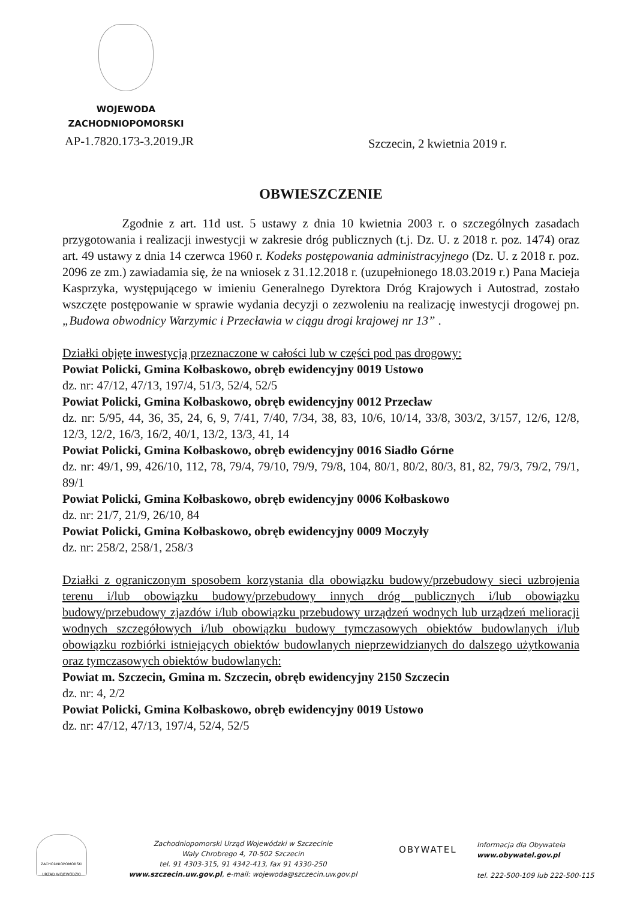WOJEWODA
ZACHODNIOPOMORSKI
AP-1.7820.173-3.2019.JR Szczecin, 2 kwietnia 2019 r.
OBWIESZCZENIE
Zgodnie z art. 11d ust. 5 ustawy z dnia 10 kwietnia 2003 r. o szczególnych zasadach przygotowania i realizacji inwestycji w zakresie dróg publicznych (t.j. Dz. U. z 2018 r. poz. 1474) oraz art. 49 ustawy z dnia 14 czerwca 1960 r. Kodeks postępowania administracyjnego (Dz. U. z 2018 r. poz. 2096 ze zm.) zawiadamia się, że na wniosek z 31.12.2018 r. (uzupełnionego 18.03.2019 r.) Pana Macieja Kasprzyka, występującego w imieniu Generalnego Dyrektora Dróg Krajowych i Autostrad, zostało wszczęte postępowanie w sprawie wydania decyzji o zezwoleniu na realizację inwestycji drogowej pn. „Budowa obwodnicy Warzymic i Przecławia w ciągu drogi krajowej nr 13” .
Działki objęte inwestycją przeznaczone w całości lub w części pod pas drogowy:
Powiat Policki, Gmina Kołbaskowo, obręb ewidencyjny 0019 Ustowo
dz. nr: 47/12, 47/13, 197/4, 51/3, 52/4, 52/5
Powiat Policki, Gmina Kołbaskowo, obręb ewidencyjny 0012 Przecław
dz. nr: 5/95, 44, 36, 35, 24, 6, 9, 7/41, 7/40, 7/34, 38, 83, 10/6, 10/14, 33/8, 303/2, 3/157, 12/6, 12/8, 12/3, 12/2, 16/3, 16/2, 40/1, 13/2, 13/3, 41, 14
Powiat Policki, Gmina Kołbaskowo, obręb ewidencyjny 0016 Siadło Górne
dz. nr: 49/1, 99, 426/10, 112, 78, 79/4, 79/10, 79/9, 79/8, 104, 80/1, 80/2, 80/3, 81, 82, 79/3, 79/2, 79/1, 89/1
Powiat Policki, Gmina Kołbaskowo, obręb ewidencyjny 0006 Kołbaskowo
dz. nr: 21/7, 21/9, 26/10, 84
Powiat Policki, Gmina Kołbaskowo, obręb ewidencyjny 0009 Moczyły
dz. nr: 258/2, 258/1, 258/3
Działki z ograniczonym sposobem korzystania dla obowiązku budowy/przebudowy sieci uzbrojenia terenu i/lub obowiązku budowy/przebudowy innych dróg publicznych i/lub obowiązku budowy/przebudowy zjazdów i/lub obowiązku przebudowy urządzeń wodnych lub urządzeń melioracji wodnych szczegółowych i/lub obowiązku budowy tymczasowych obiektów budowlanych i/lub obowiązku rozbiórki istniejących obiektów budowlanych nieprzewidzianych do dalszego użytkowania oraz tymczasowych obiektów budowlanych:
Powiat m. Szczecin, Gmina m. Szczecin, obręb ewidencyjny 2150 Szczecin
dz. nr: 4, 2/2
Powiat Policki, Gmina Kołbaskowo, obręb ewidencyjny 0019 Ustowo
dz. nr: 47/12, 47/13, 197/4, 52/4, 52/5
ZACHODNIOPOMORSKI URZĄD WOJEWÓDZKI
Zachodniopomorski Urząd Wojewódzki w Szczecinie
Wały Chrobrego 4, 70-502 Szczecin
tel. 91 4303-315, 91 4342-413, fax 91 4330-250
www.szczecin.uw.gov.pl, e-mail: wojewoda@szczecin.uw.gov.pl
OBYWATEL
Informacja dla Obywatela
www.obywatel.gov.pl
tel. 222-500-109 lub 222-500-115